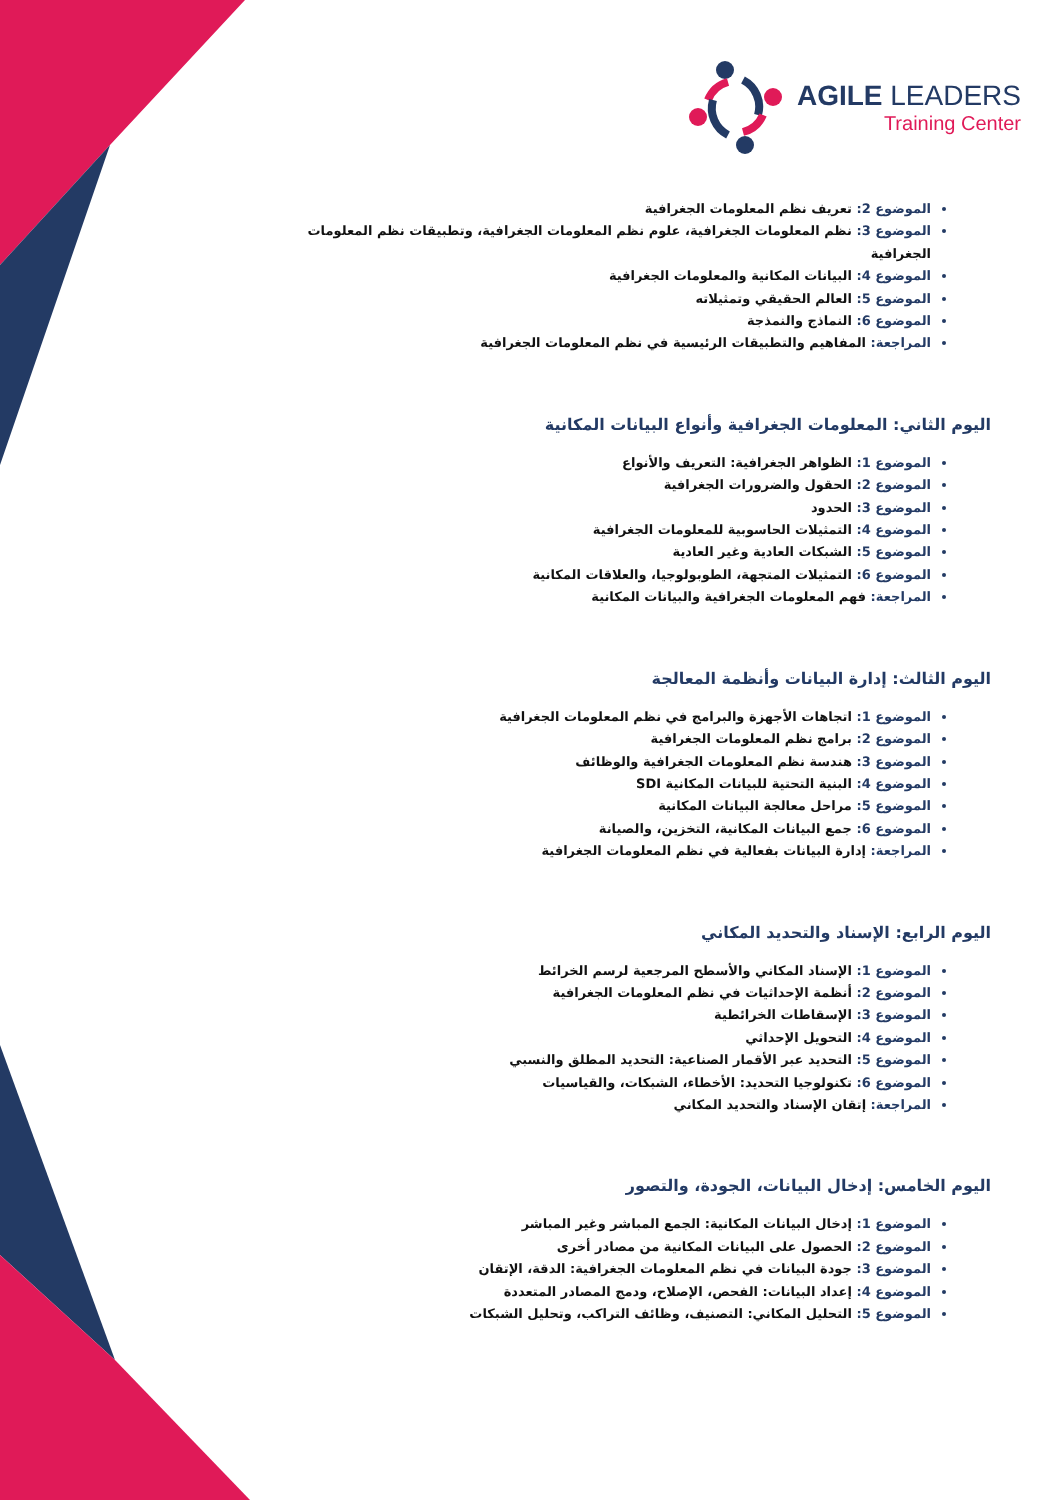AGILE LEADERS
Training Center
الموضوع 2: تعريف نظم المعلومات الجغرافية
الموضوع 3: نظم المعلومات الجغرافية، علوم نظم المعلومات الجغرافية، وتطبيقات نظم المعلومات الجغرافية
الموضوع 4: البيانات المكانية والمعلومات الجغرافية
الموضوع 5: العالم الحقيقي وتمثيلاته
الموضوع 6: النماذج والنمذجة
المراجعة: المفاهيم والتطبيقات الرئيسية في نظم المعلومات الجغرافية
اليوم الثاني: المعلومات الجغرافية وأنواع البيانات المكانية
الموضوع 1: الظواهر الجغرافية: التعريف والأنواع
الموضوع 2: الحقول والضرورات الجغرافية
الموضوع 3: الحدود
الموضوع 4: التمثيلات الحاسوبية للمعلومات الجغرافية
الموضوع 5: الشبكات العادية وغير العادية
الموضوع 6: التمثيلات المتجهة، الطوبولوجيا، والعلاقات المكانية
المراجعة: فهم المعلومات الجغرافية والبيانات المكانية
اليوم الثالث: إدارة البيانات وأنظمة المعالجة
الموضوع 1: اتجاهات الأجهزة والبرامج في نظم المعلومات الجغرافية
الموضوع 2: برامج نظم المعلومات الجغرافية
الموضوع 3: هندسة نظم المعلومات الجغرافية والوظائف
الموضوع 4: البنية التحتية للبيانات المكانية SDI
الموضوع 5: مراحل معالجة البيانات المكانية
الموضوع 6: جمع البيانات المكانية، التخزين، والصيانة
المراجعة: إدارة البيانات بفعالية في نظم المعلومات الجغرافية
اليوم الرابع: الإسناد والتحديد المكاني
الموضوع 1: الإسناد المكاني والأسطح المرجعية لرسم الخرائط
الموضوع 2: أنظمة الإحداثيات في نظم المعلومات الجغرافية
الموضوع 3: الإسقاطات الخرائطية
الموضوع 4: التحويل الإحداثي
الموضوع 5: التحديد عبر الأقمار الصناعية: التحديد المطلق والنسبي
الموضوع 6: تكنولوجيا التحديد: الأخطاء، الشبكات، والقياسيات
المراجعة: إتقان الإسناد والتحديد المكاني
اليوم الخامس: إدخال البيانات، الجودة، والتصور
الموضوع 1: إدخال البيانات المكانية: الجمع المباشر وغير المباشر
الموضوع 2: الحصول على البيانات المكانية من مصادر أخرى
الموضوع 3: جودة البيانات في نظم المعلومات الجغرافية: الدقة، الإتقان
الموضوع 4: إعداد البيانات: الفحص، الإصلاح، ودمج المصادر المتعددة
الموضوع 5: التحليل المكاني: التصنيف، وظائف التراكب، وتحليل الشبكات